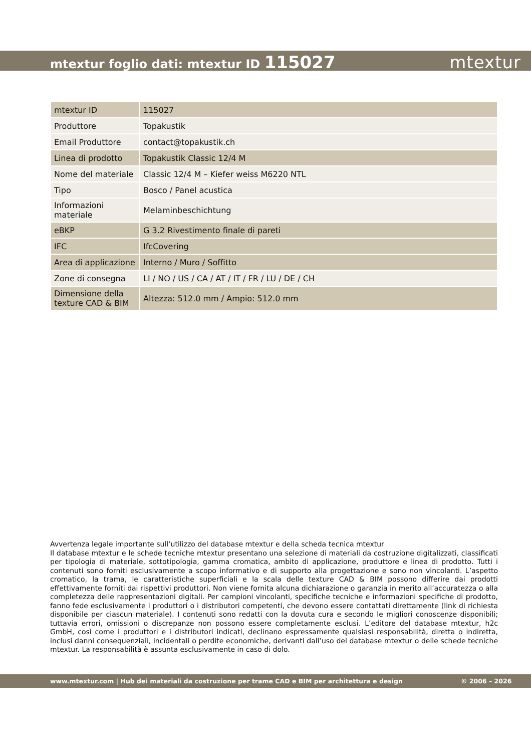mtextur foglio dati: mtextur ID 115027
mtextur
| mtextur ID | 115027 |
| Produttore | Topakustik |
| Email Produttore | contact@topakustik.ch |
| Linea di prodotto | Topakustik Classic 12/4 M |
| Nome del materiale | Classic 12/4 M – Kiefer weiss M6220 NTL |
| Tipo | Bosco / Panel acustica |
| Informazioni materiale | Melaminbeschichtung |
| eBKP | G 3.2 Rivestimento finale di pareti |
| IFC | IfcCovering |
| Area di applicazione | Interno / Muro / Soffitto |
| Zone di consegna | LI / NO / US / CA / AT / IT / FR / LU / DE / CH |
| Dimensione della texture CAD & BIM | Altezza: 512.0 mm / Ampio: 512.0 mm |
Avvertenza legale importante sull’utilizzo del database mtextur e della scheda tecnica mtextur
Il database mtextur e le schede tecniche mtextur presentano una selezione di materiali da costruzione digitalizzati, classificati per tipologia di materiale, sottotipologia, gamma cromatica, ambito di applicazione, produttore e linea di prodotto. Tutti i contenuti sono forniti esclusivamente a scopo informativo e di supporto alla progettazione e sono non vincolanti. L’aspetto cromatico, la trama, le caratteristiche superficiali e la scala delle texture CAD & BIM possono differire dai prodotti effettivamente forniti dai rispettivi produttori. Non viene fornita alcuna dichiarazione o garanzia in merito all’accuratezza o alla completezza delle rappresentazioni digitali. Per campioni vincolanti, specifiche tecniche e informazioni specifiche di prodotto, fanno fede esclusivamente i produttori o i distributori competenti, che devono essere contattati direttamente (link di richiesta disponibile per ciascun materiale). I contenuti sono redatti con la dovuta cura e secondo le migliori conoscenze disponibili; tuttavia errori, omissioni o discrepanze non possono essere completamente esclusi. L’editore del database mtextur, h2c GmbH, così come i produttori e i distributori indicati, declinano espressamente qualsiasi responsabilità, diretta o indiretta, inclusi danni consequenziali, incidentali o perdite economiche, derivanti dall’uso del database mtextur o delle schede tecniche mtextur. La responsabilità è assunta esclusivamente in caso di dolo.
www.mtextur.com | Hub dei materiali da costruzione per trame CAD e BIM per architettura e design © 2006 – 2026